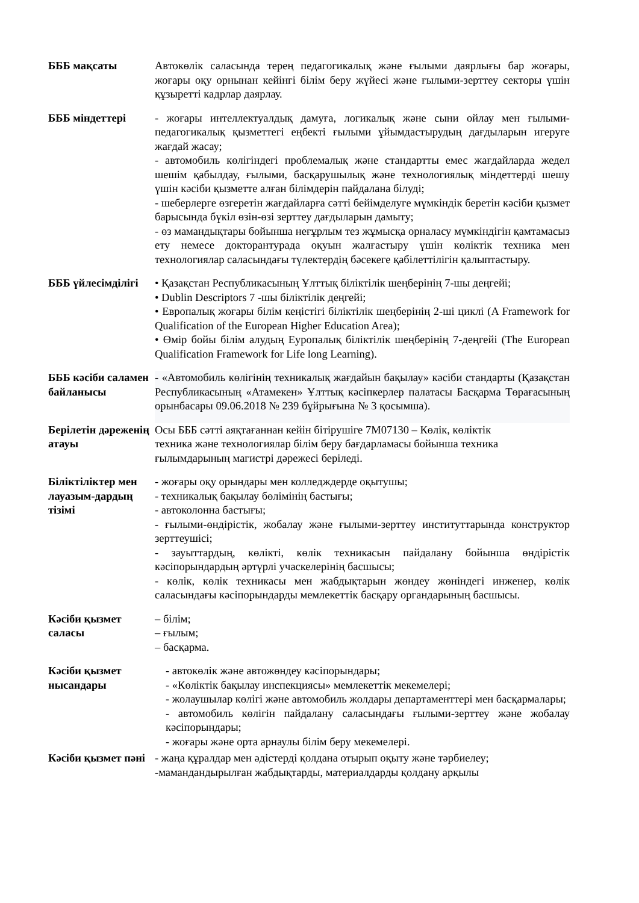| БББ мақсаты | Автокөлік саласында терең педагогикалық және ғылыми даярлығы бар жоғары, жоғары оқу орнынан кейінгі білім беру жүйесі және ғылыми-зерттеу секторы үшін құзыретті кадрлар даярлау. |
| БББ міндеттері | - жоғары интеллектуалдық дамуға, логикалық және сыни ойлау мен ғылыми-педагогикалық қызметтегі еңбекті ғылыми ұйымдастырудың дағдыларын игеруге жағдай жасау; - автомобиль көлігіндегі проблемалық және стандартты емес жағдайларда жедел шешім қабылдау, ғылыми, басқарушылық және технологиялық міндеттерді шешу үшін кәсіби қызметте алған білімдерін пайдалана білуді; - шеберлерге өзгеретін жағдайларға сәтті бейімделуге мүмкіндік беретін кәсіби қызмет барысында бүкіл өзін-өзі зерттеу дағдыларын дамыту; - өз мамандықтары бойынша неғұрлым тез жұмысқа орналасу мүмкіндігін қамтамасыз ету немесе докторантурада оқуын жалғастыру үшін көліктік техника мен технологиялар саласындағы түлектердің бәсекеге қабілеттілігін қалыптастыру. |
| БББ үйлесімділігі | • Қазақстан Республикасының Ұлттық біліктілік шеңберінің 7-шы деңгейі; • Dublin Descriptors 7 -шы біліктілік деңгейі; • Европалық жоғары білім кеңістігі біліктілік шеңберінің 2-ші циклі (A Framework for Qualification of the European Higher Education Area); • Өмір бойы білім алудың Еуропалық біліктілік шеңберінің 7-деңгейі (The European Qualification Framework for Life long Learning). |
| БББ кәсіби саламен байланысы | - «Автомобиль көлігінің техникалық жағдайын бақылау» кәсіби стандарты (Қазақстан Республикасының «Атамекен» Ұлттық кәсіпкерлер палатасы Басқарма Төрағасының орынбасары 09.06.2018 № 239 бұйрығына № 3 қосымша). |
| Берілетін дәреженің атауы | Осы БББ сәтті аяқтағаннан кейін бітірушіге 7М07130 – Көлік, көліктік техника және технологиялар білім беру бағдарламасы бойынша техника ғылымдарының магистрі дәрежесі беріледі. |
| Біліктіліктер мен лауазым-дардың тізімі | - жоғары оқу орындары мен колледждерде оқытушы; - техникалық бақылау бөлімінің бастығы; - автоколонна бастығы; - ғылыми-өндірістік, жобалау және ғылыми-зерттеу институттарында конструктор зерттеушісі; - зауыттардың, көлікті, көлік техникасын пайдалану бойынша өндірістік кәсіпорындардың әртүрлі учаскелерінің басшысы; - көлік, көлік техникасы мен жабдықтарын жөндеу жөніндегі инженер, көлік саласындағы кәсіпорындарды мемлекеттік басқару органдарының басшысы. |
| Кәсіби қызмет саласы | – білім; – ғылым; – басқарма. |
| Кәсіби қызмет нысандары | - автокөлік және автожөндеу кәсіпорындары; - «Көліктік бақылау инспекциясы» мемлекеттік мекемелері; - жолаушылар көлігі және автомобиль жолдары департаменттері мен басқармалары; - автомобиль көлігін пайдалану саласындағы ғылыми-зерттеу және жобалау кәсіпорындары; - жоғары және орта арнаулы білім беру мекемелері. |
| Кәсіби қызмет пәні | - жаңа құралдар мен әдістерді қолдана отырып оқыту және тәрбиелеу; -мамандандырылған жабдықтарды, материалдарды қолдану арқылы |